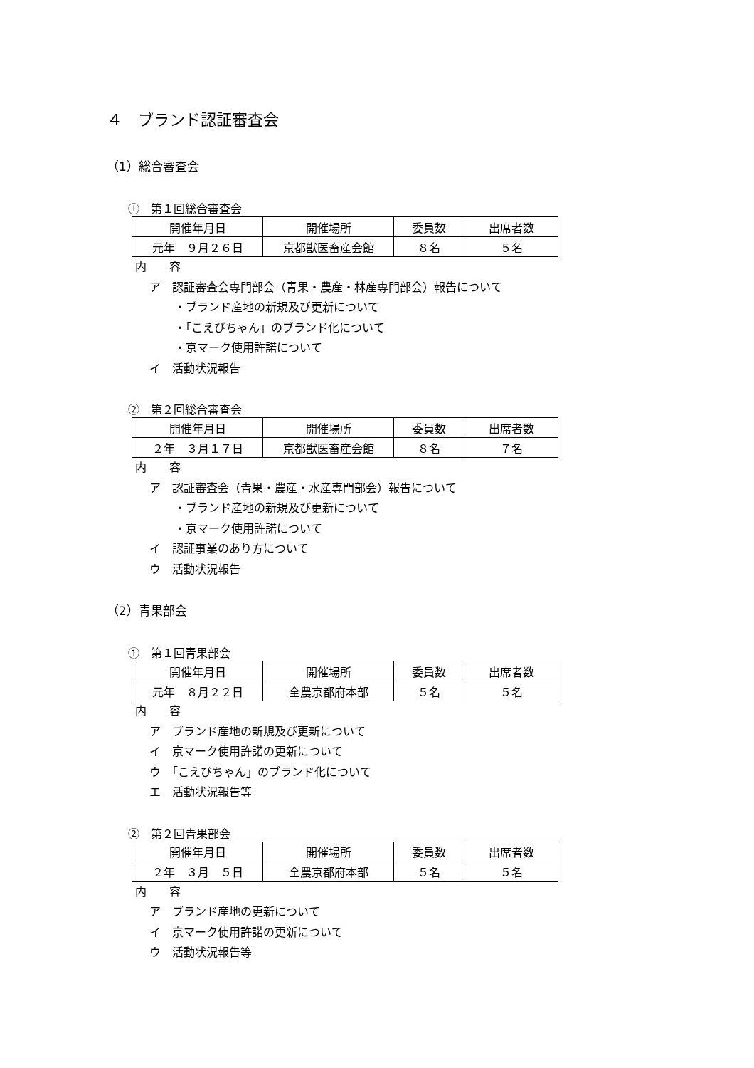４　ブランド認証審査会
（1）総合審査会
①　第１回総合審査会
| 開催年月日 | 開催場所 | 委員数 | 出席者数 |
| --- | --- | --- | --- |
| 元年 ９月２６日 | 京都獣医畜産会館 | ８名 | ５名 |
内　　容
ア　認証審査会専門部会（青果・農産・林産専門部会）報告について
・ブランド産地の新規及び更新について
・「こえびちゃん」のブランド化について
・京マーク使用許諾について
イ　活動状況報告
②　第２回総合審査会
| 開催年月日 | 開催場所 | 委員数 | 出席者数 |
| --- | --- | --- | --- |
| ２年 ３月１７日 | 京都獣医畜産会館 | ８名 | ７名 |
内　　容
ア　認証審査会（青果・農産・水産専門部会）報告について
・ブランド産地の新規及び更新について
・京マーク使用許諾について
イ　認証事業のあり方について
ウ　活動状況報告
（2）青果部会
①　第１回青果部会
| 開催年月日 | 開催場所 | 委員数 | 出席者数 |
| --- | --- | --- | --- |
| 元年 ８月２２日 | 全農京都府本部 | ５名 | ５名 |
内　　容
ア　ブランド産地の新規及び更新について
イ　京マーク使用許諾の更新について
ウ　「こえびちゃん」のブランド化について
エ　活動状況報告等
②　第２回青果部会
| 開催年月日 | 開催場所 | 委員数 | 出席者数 |
| --- | --- | --- | --- |
| ２年 ３月 ５日 | 全農京都府本部 | ５名 | ５名 |
内　　容
ア　ブランド産地の更新について
イ　京マーク使用許諾の更新について
ウ　活動状況報告等